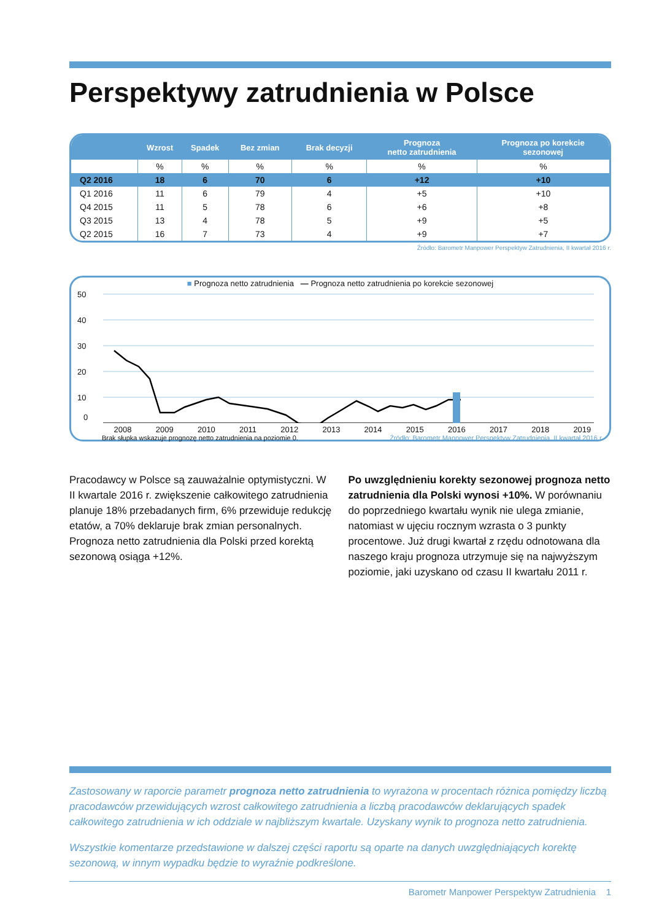Perspektywy zatrudnienia w Polsce
| | Wzrost | Spadek | Bez zmian | Brak decyzji | Prognoza netto zatrudnienia | Prognoza po korekcie sezonowej |
| --- | --- | --- | --- | --- | --- | --- |
| | % | % | % | % | % | % |
| Q2 2016 | 18 | 6 | 70 | 6 | +12 | +10 |
| Q1 2016 | 11 | 6 | 79 | 4 | +5 | +10 |
| Q4 2015 | 11 | 5 | 78 | 6 | +6 | +8 |
| Q3 2015 | 13 | 4 | 78 | 5 | +9 | +5 |
| Q2 2015 | 16 | 7 | 73 | 4 | +9 | +7 |
Źródło: Barometr Manpower Perspektyw Zatrudnienia, II kwartał 2016 r.
■ Prognoza netto zatrudnienia — Prognoza netto zatrudnienia po korekcie sezonowej
50
40
30
20
10
0
2008 2009 2010 2011 2012 2013 2014 2015 2016 2017 2018 2019
Brak słupka wskazuje prognozę netto zatrudnienia na poziomie 0. Źródło: Barometr Manpower Perspektyw Zatrudnienia, II kwartał 2016 r.
Pracodawcy w Polsce są zauważalnie optymistyczni. W II kwartale 2016 r. zwiększenie całkowitego zatrudnienia planuje 18% przebadanych firm, 6% przewiduje redukcję etatów, a 70% deklaruje brak zmian personalnych. Prognoza netto zatrudnienia dla Polski przed korektą sezonową osiąga +12%.
Po uwzględnieniu korekty sezonowej prognoza netto zatrudnienia dla Polski wynosi +10%. W porównaniu do poprzedniego kwartału wynik nie ulega zmianie, natomiast w ujęciu rocznym wzrasta o 3 punkty procentowe. Już drugi kwartał z rzędu odnotowana dla naszego kraju prognoza utrzymuje się na najwyższym poziomie, jaki uzyskano od czasu II kwartału 2011 r.
Zastosowany w raporcie parametr prognoza netto zatrudnienia to wyrażona w procentach różnica pomiędzy liczbą pracodawców przewidujących wzrost całkowitego zatrudnienia a liczbą pracodawców deklarujących spadek całkowitego zatrudnienia w ich oddziale w najbliższym kwartale. Uzyskany wynik to prognoza netto zatrudnienia.
Wszystkie komentarze przedstawione w dalszej części raportu są oparte na danych uwzględniających korektę sezonową, w innym wypadku będzie to wyraźnie podkreślone.
Barometr Manpower Perspektyw Zatrudnienia 1